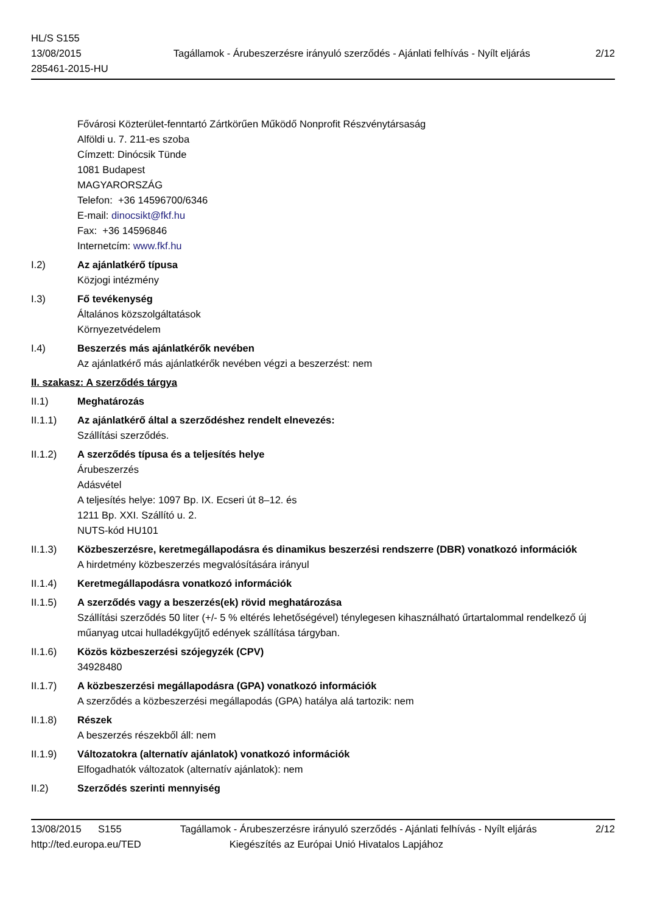HL/S S155
13/08/2015
285461-2015-HU
Tagállamok - Árubeszerzésre irányuló szerződés - Ajánlati felhívás - Nyílt eljárás
2/12
Fővárosi Közterület-fenntartó Zártkörűen Működő Nonprofit Részvénytársaság
Alföldi u. 7. 211-es szoba
Címzett: Dinócsik Tünde
1081 Budapest
MAGYARORSZÁG
Telefon: +36 14596700/6346
E-mail: dinocsikt@fkf.hu
Fax: +36 14596846
Internetcím: www.fkf.hu
I.2) Az ajánlatkérő típusa
Közjogi intézmény
I.3) Fő tevékenység
Általános közszolgáltatások
Környezetvédelem
I.4) Beszerzés más ajánlatkérők nevében
Az ajánlatkérő más ajánlatkérők nevében végzi a beszerzést: nem
II. szakasz: A szerződés tárgya
II.1) Meghatározás
II.1.1) Az ajánlatkérő által a szerződéshez rendelt elnevezés:
Szállítási szerződés.
II.1.2) A szerződés típusa és a teljesítés helye
Árubeszerzés
Adásvétel
A teljesítés helye: 1097 Bp. IX. Ecseri út 8–12. és
1211 Bp. XXI. Szállító u. 2.
NUTS-kód HU101
II.1.3) Közbeszerzésre, keretmegállapodásra és dinamikus beszerzési rendszerre (DBR) vonatkozó információk
A hirdetmény közbeszerzés megvalósítására irányul
II.1.4) Keretmegállapodásra vonatkozó információk
II.1.5) A szerződés vagy a beszerzés(ek) rövid meghatározása
Szállítási szerződés 50 liter (+/- 5 % eltérés lehetőségével) ténylegesen kihasználható űrtartalommal rendelkező új műanyag utcai hulladékgyűjtő edények szállítása tárgyban.
II.1.6) Közös közbeszerzési szójegyzék (CPV)
34928480
II.1.7) A közbeszerzési megállapodásra (GPA) vonatkozó információk
A szerződés a közbeszerzési megállapodás (GPA) hatálya alá tartozik: nem
II.1.8) Részek
A beszerzés részekből áll: nem
II.1.9) Változatokra (alternatív ajánlatok) vonatkozó információk
Elfogadhatók változatok (alternatív ajánlatok): nem
II.2) Szerződés szerinti mennyiség
13/08/2015 S155 Tagállamok - Árubeszerzésre irányuló szerződés - Ajánlati felhívás - Nyílt eljárás 2/12
http://ted.europa.eu/TED Kiegészítés az Európai Unió Hivatalos Lapjához